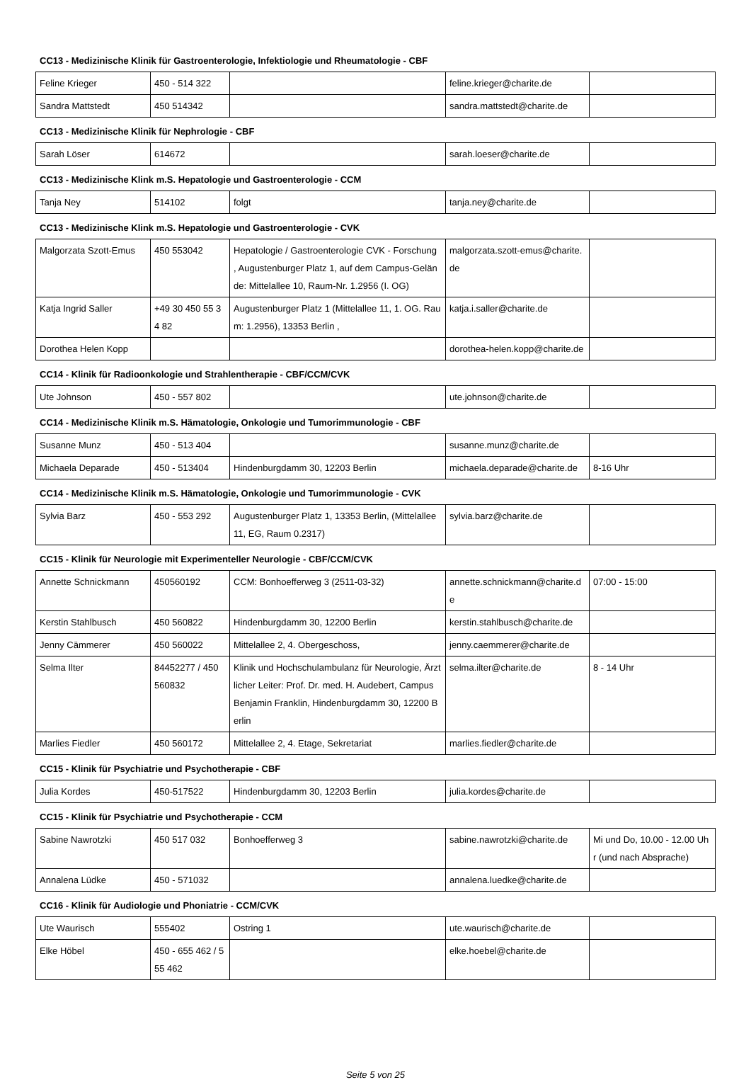CC13 - Medizinische Klinik für Gastroenterologie, Infektiologie und Rheumatologie - CBF
| Feline Krieger | 450 - 514 322 | | feline.krieger@charite.de | |
| Sandra Mattstedt | 450 514342 | | sandra.mattstedt@charite.de | |
CC13 - Medizinische Klinik für Nephrologie - CBF
| Sarah Löser | 614672 | | sarah.loeser@charite.de | |
CC13 - Medizinische Klink m.S. Hepatologie und Gastroenterologie - CCM
| Tanja Ney | 514102 | folgt | tanja.ney@charite.de | |
CC13 - Medizinische Klink m.S. Hepatologie und Gastroenterologie - CVK
| Malgorzata Szott-Emus | 450 553042 | Hepatologie / Gastroenterologie CVK - Forschung , Augustenburger Platz 1, auf dem Campus-Gelände: Mittelallee 10, Raum-Nr. 1.2956 (I. OG) | malgorzata.szott-emus@charite.de | |
| Katja Ingrid Saller | +49 30 450 55 34 82 | Augustenburger Platz 1 (Mittelallee 11, 1. OG. Raum: 1.2956), 13353 Berlin , | katja.i.saller@charite.de | |
| Dorothea Helen Kopp | | | dorothea-helen.kopp@charite.de | |
CC14 - Klinik für Radioonkologie und Strahlentherapie - CBF/CCM/CVK
| Ute Johnson | 450 - 557 802 | | ute.johnson@charite.de | |
CC14 - Medizinische Klinik m.S. Hämatologie, Onkologie und Tumorimmunologie - CBF
| Susanne Munz | 450 - 513 404 | | susanne.munz@charite.de | |
| Michaela Deparade | 450 - 513404 | Hindenburgdamm 30, 12203 Berlin | michaela.deparade@charite.de | 8-16 Uhr |
CC14 - Medizinische Klinik m.S. Hämatologie, Onkologie und Tumorimmunologie - CVK
| Sylvia Barz | 450 - 553 292 | Augustenburger Platz 1, 13353 Berlin, (Mittelallee 11, EG, Raum 0.2317) | sylvia.barz@charite.de | |
CC15 - Klinik für Neurologie mit Experimenteller Neurologie - CBF/CCM/CVK
| Annette Schnickmann | 450560192 | CCM: Bonhoefferweg 3 (2511-03-32) | annette.schnickmann@charite.de | 07:00 - 15:00 |
| Kerstin Stahlbusch | 450 560822 | Hindenburgdamm 30, 12200 Berlin | kerstin.stahlbusch@charite.de | |
| Jenny Cämmerer | 450 560022 | Mittelallee 2, 4. Obergeschoss, | jenny.caemmerer@charite.de | |
| Selma Ilter | 84452277 / 450 560832 | Klinik und Hochschulambulanz für Neurologie, Ärztlicher Leiter: Prof. Dr. med. H. Audebert, Campus Benjamin Franklin, Hindenburgdamm 30, 12200 Berlin | selma.ilter@charite.de | 8 - 14 Uhr |
| Marlies Fiedler | 450 560172 | Mittelallee 2, 4. Etage, Sekretariat | marlies.fiedler@charite.de | |
CC15 - Klinik für Psychiatrie und Psychotherapie - CBF
| Julia Kordes | 450-517522 | Hindenburgdamm 30, 12203 Berlin | julia.kordes@charite.de | |
CC15 - Klinik für Psychiatrie und Psychotherapie - CCM
| Sabine Nawrotzki | 450 517 032 | Bonhoefferweg 3 | sabine.nawrotzki@charite.de | Mi und Do, 10.00 - 12.00 Uhr (und nach Absprache) |
| Annalena Lüdke | 450 - 571032 | | annalena.luedke@charite.de | |
CC16 - Klinik für Audiologie und Phoniatrie - CCM/CVK
| Ute Waurisch | 555402 | Ostring 1 | ute.waurisch@charite.de | |
| Elke Höbel | 450 - 655 462 / 555 462 | | elke.hoebel@charite.de | |
Seite 5 von 25